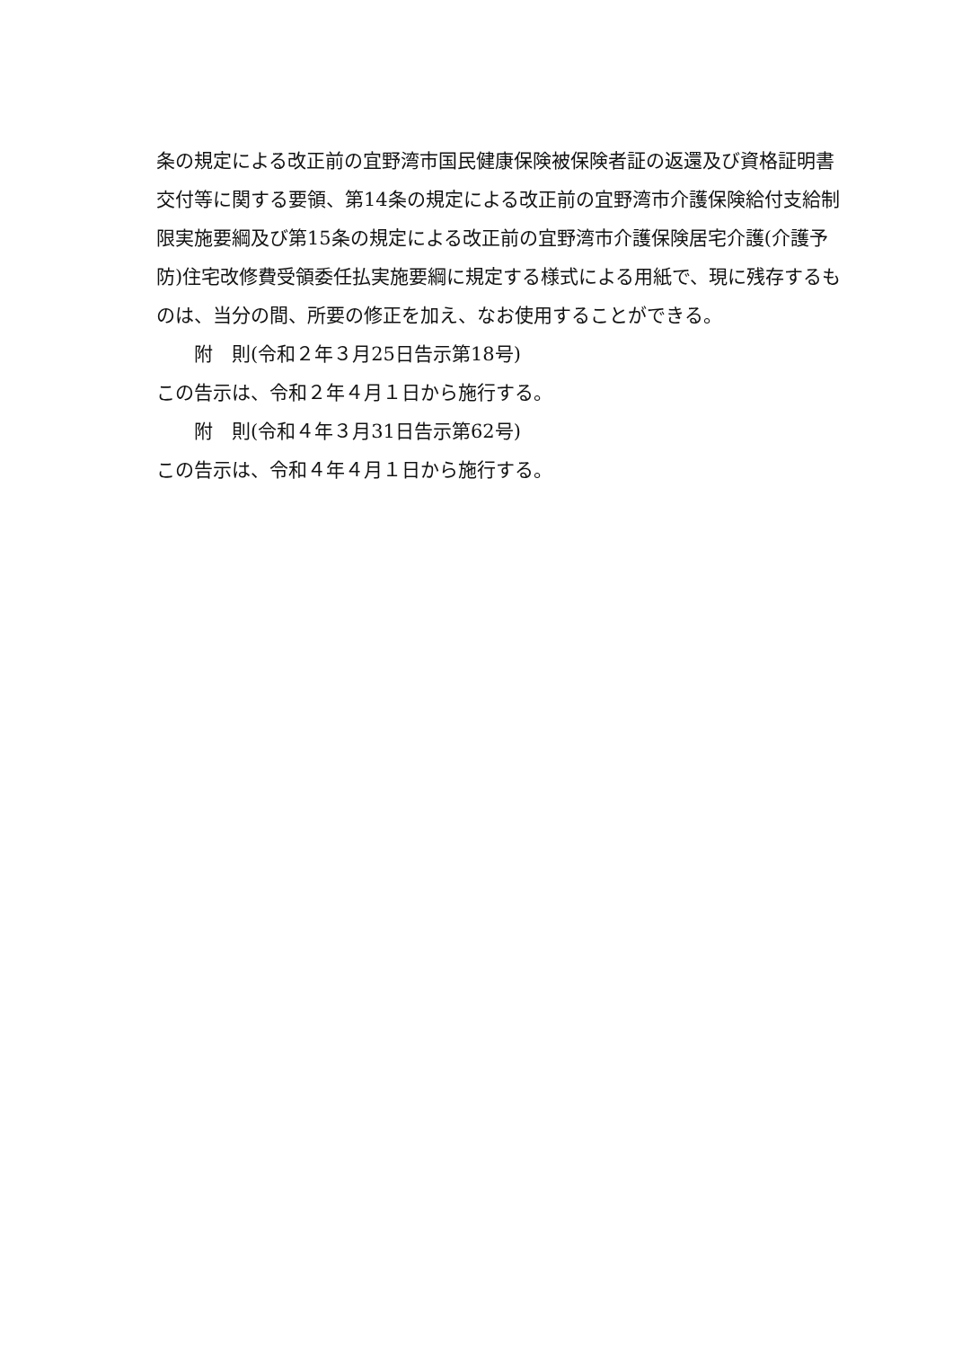条の規定による改正前の宜野湾市国民健康保険被保険者証の返還及び資格証明書交付等に関する要領、第14条の規定による改正前の宜野湾市介護保険給付支給制限実施要綱及び第15条の規定による改正前の宜野湾市介護保険居宅介護(介護予防)住宅改修費受領委任払実施要綱に規定する様式による用紙で、現に残存するものは、当分の間、所要の修正を加え、なお使用することができる。
附　則(令和２年３月25日告示第18号)
この告示は、令和２年４月１日から施行する。
附　則(令和４年３月31日告示第62号)
この告示は、令和４年４月１日から施行する。